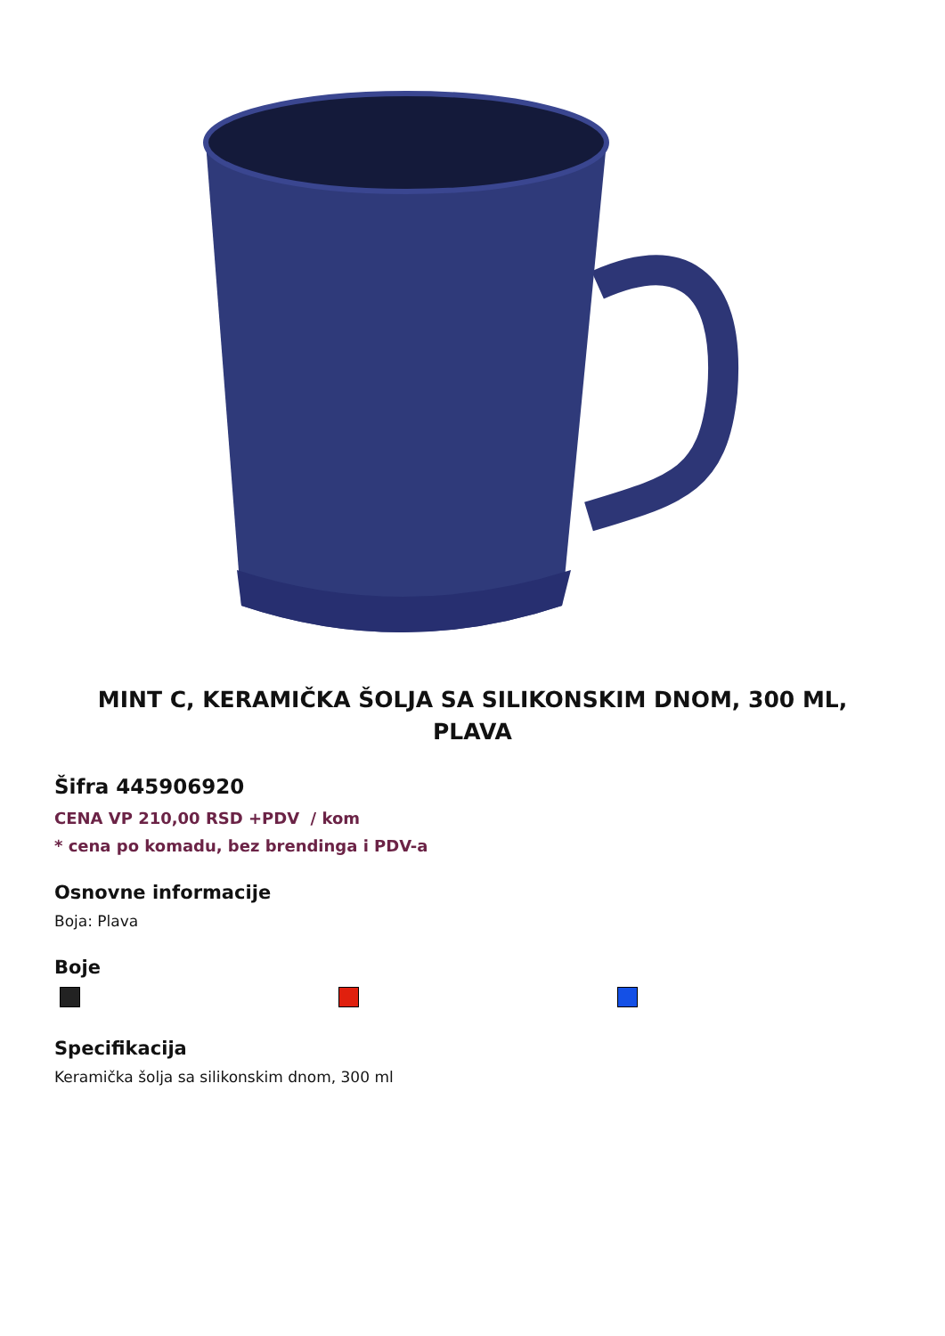MINT C, KERAMIČKA ŠOLJA SA SILIKONSKIM DNOM, 300 ML, PLAVA
Šifra 445906920
CENA VP 210,00 RSD +PDV / kom
* cena po komadu, bez brendinga i PDV-a
Osnovne informacije
Boja: Plava
Boje
Specifikacija
Keramička šolja sa silikonskim dnom, 300 ml